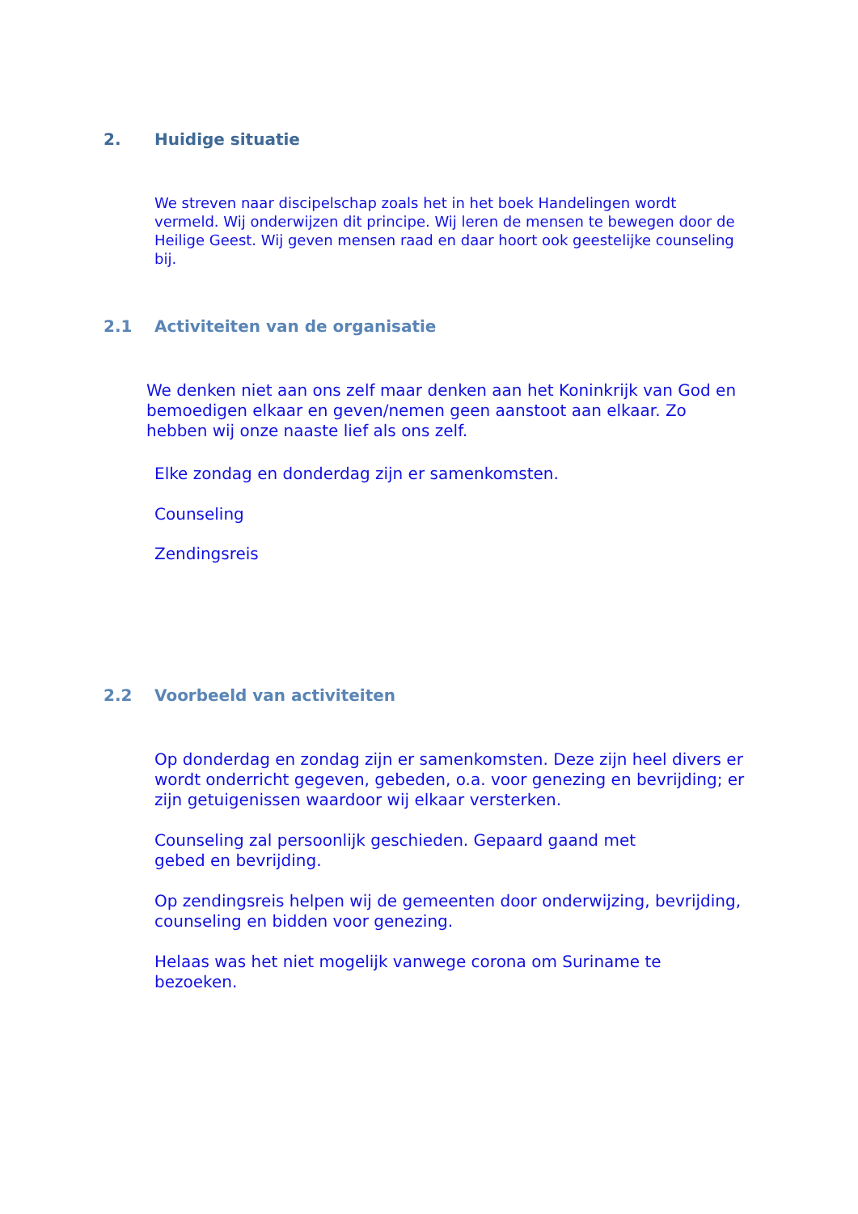2. Huidige situatie
We streven naar discipelschap zoals het in het boek Handelingen wordt vermeld. Wij onderwijzen dit principe. Wij leren de mensen te bewegen door de Heilige Geest. Wij geven mensen raad en daar hoort ook geestelijke counseling bij.
2.1 Activiteiten van de organisatie
We denken niet aan ons zelf maar denken aan het Koninkrijk van God en bemoedigen elkaar en geven/nemen geen aanstoot aan elkaar. Zo hebben wij onze naaste lief als ons zelf.
Elke zondag en donderdag zijn er samenkomsten.
Counseling
Zendingsreis
2.2 Voorbeeld van activiteiten
Op donderdag en zondag zijn er samenkomsten. Deze zijn heel divers er wordt onderricht gegeven, gebeden, o.a. voor genezing en bevrijding; er zijn getuigenissen waardoor wij elkaar versterken.
Counseling zal persoonlijk geschieden. Gepaard gaand met
gebed en bevrijding.
Op zendingsreis helpen wij de gemeenten door onderwijzing, bevrijding, counseling en bidden voor genezing.
Helaas was het niet mogelijk vanwege corona om Suriname te
bezoeken.